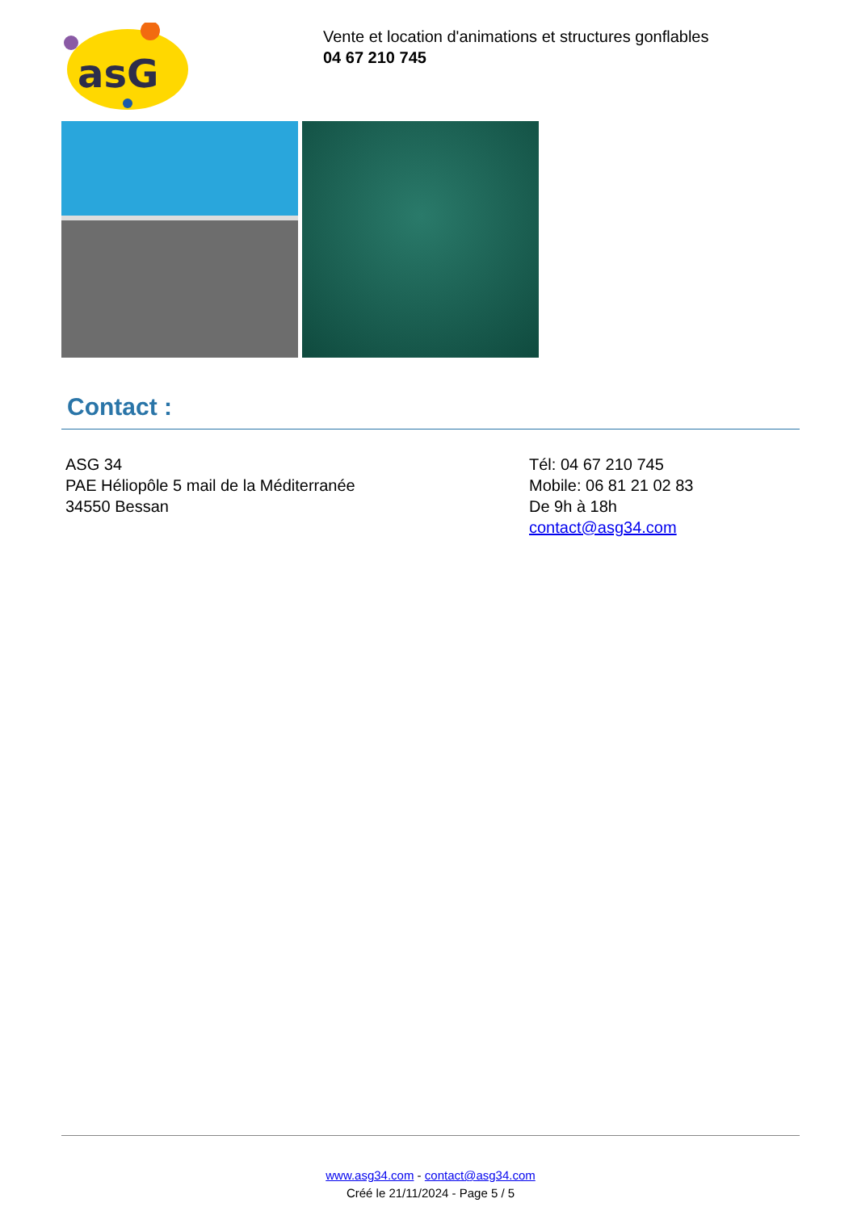asG
Vente et location d'animations et structures gonflables
04 67 210 745
Contact :
ASG 34
PAE Héliopôle 5 mail de la Méditerranée
34550 Bessan
Tél: 04 67 210 745
Mobile: 06 81 21 02 83
De 9h à 18h
contact@asg34.com
www.asg34.com - contact@asg34.com
Créé le 21/11/2024 - Page 5 / 5